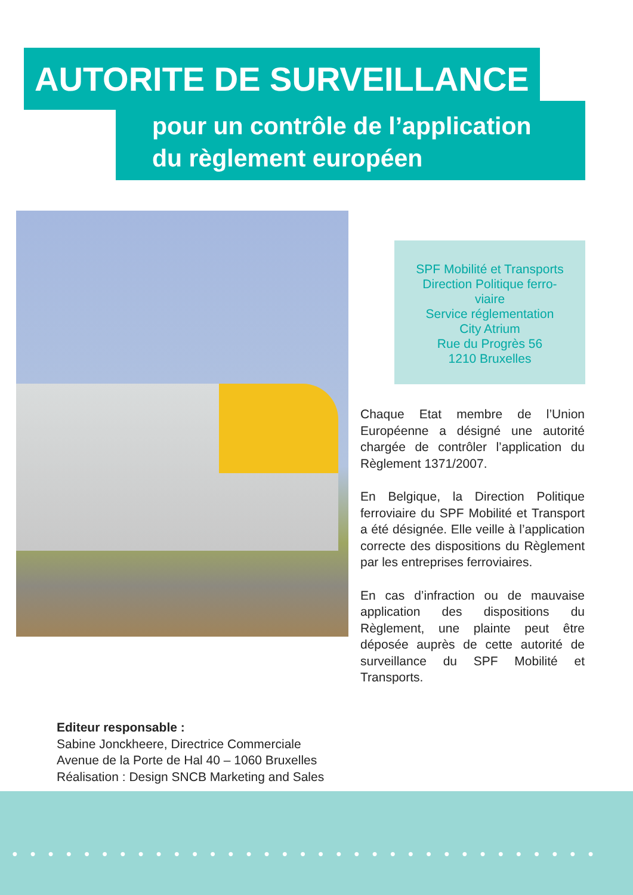AUTORITE DE SURVEILLANCE
pour un contrôle de l’application
du règlement européen
SPF Mobilité et Transports
Direction Politique ferro-
viaire
Service réglementation
City Atrium
Rue du Progrès 56
1210 Bruxelles
Chaque Etat membre de l’Union Européenne a désigné une autorité chargée de contrôler l’application du Règlement 1371/2007.
En Belgique, la Direction Politique ferroviaire du SPF Mobilité et Transport a été désignée. Elle veille à l’application correcte des dispositions du Règlement par les entreprises ferroviaires.
En cas d’infraction ou de mauvaise application des dispositions du Règlement, une plainte peut être déposée auprès de cette autorité de surveillance du SPF Mobilité et Transports.
Editeur responsable :
Sabine Jonckheere, Directrice Commerciale
Avenue de la Porte de Hal 40 – 1060 Bruxelles
Réalisation : Design SNCB Marketing and Sales
●●●●●●●●●●●●●●●●●●●●●●●●●●●●●●●●●